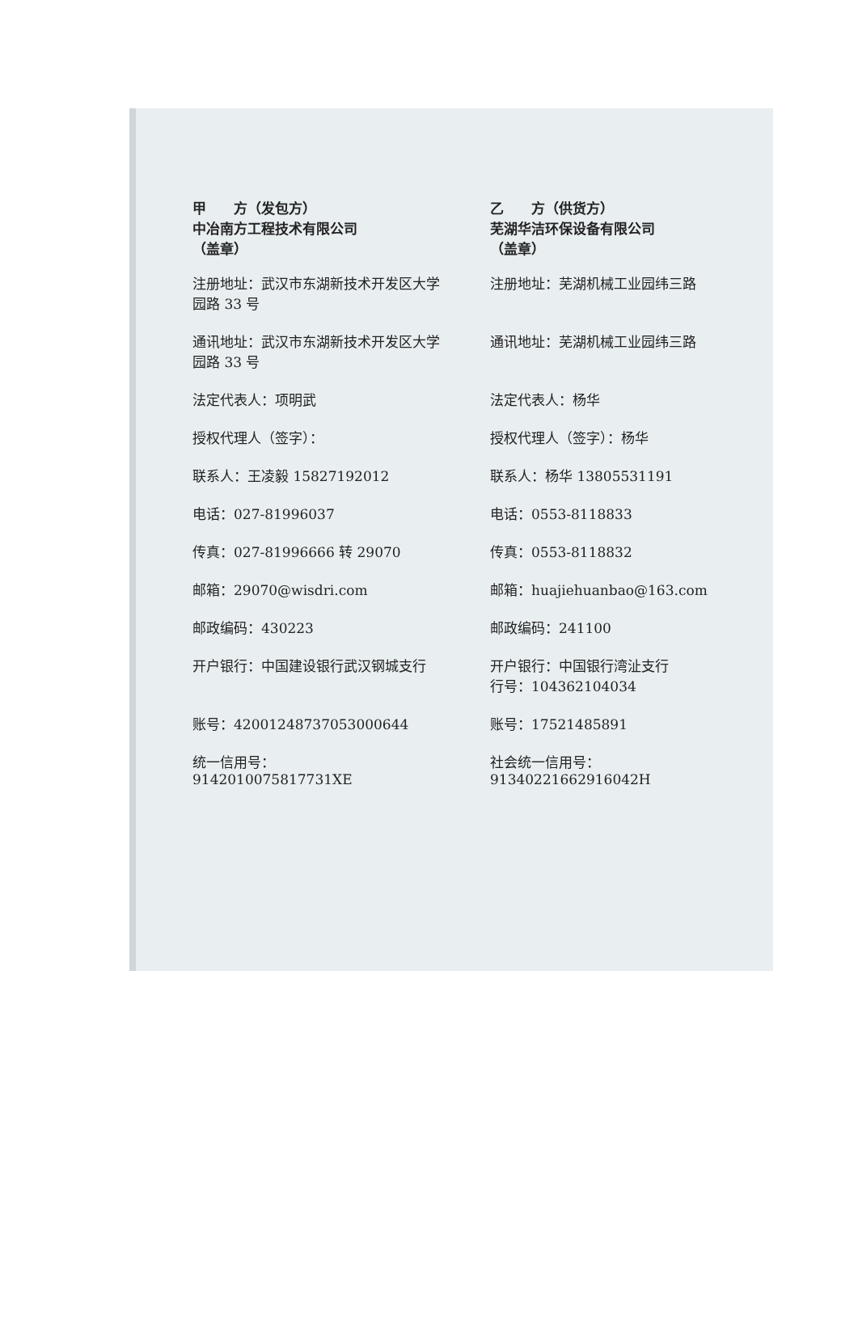甲　　方（发包方）
中冶南方工程技术有限公司
（盖章）
乙　　方（供货方）
芜湖华洁环保设备有限公司
（盖章）
注册地址：武汉市东湖新技术开发区大学园路 33 号
注册地址：芜湖机械工业园纬三路
通讯地址：武汉市东湖新技术开发区大学园路 33 号
通讯地址：芜湖机械工业园纬三路
法定代表人：项明武 法定代表人：杨华
授权代理人（签字）： 授权代理人（签字）：杨华
联系人：王凌毅 15827192012 联系人：杨华 13805531191
电话：027-81996037 电话：0553-8118833
传真：027-81996666 转 29070 传真：0553-8118832
邮箱：29070@wisdri.com 邮箱：huajiehuanbao@163.com
邮政编码：430223 邮政编码：241100
开户银行：中国建设银行武汉钢城支行 开户银行：中国银行湾沚支行
行号：104362104034
账号：42001248737053000644 账号：17521485891
统一信用号：
9142010075817731XE
社会统一信用号：
91340221662916042H